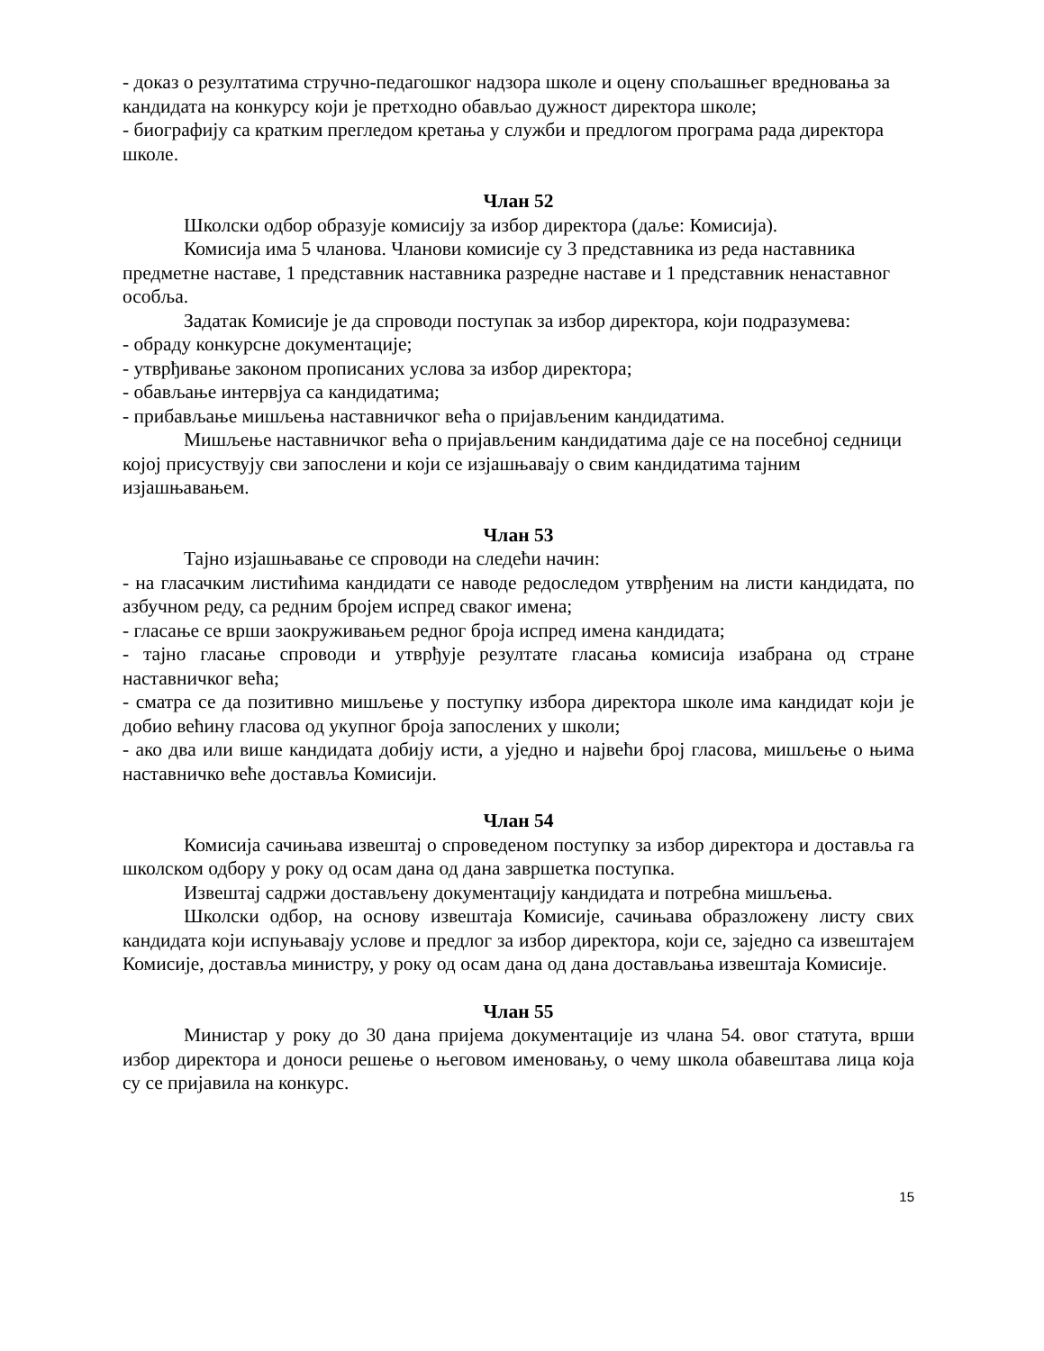- доказ о резултатима стручно-педагошког надзора школе и оцену спољашњег вредновања за кандидата на конкурсу који је претходно обављао дужност директора школе;
- биографију са кратким прегледом кретања у служби и предлогом програма рада директора школе.
Члан 52
Школски одбор образује комисију за избор директора (даље: Комисија).
Комисија има 5 чланова. Чланови комисије су 3 представника из реда наставника предметне наставе, 1 представник наставника разредне наставе и 1 представник ненаставног особља.
Задатак Комисије је да спроводи поступак за избор директора, који подразумева:
- обраду конкурсне документације;
- утврђивање законом прописаних услова за избор директора;
- обављање интервјуа са кандидатима;
- прибављање мишљења наставничког већа о пријављеним кандидатима.
Мишљење наставничког већа о пријављеним кандидатима даје се на посебној седници којој присуствују сви запослени и који се изјашњавају о свим кандидатима тајним изјашњавањем.
Члан 53
Тајно изјашњавање се спроводи на следећи начин:
- на гласачким листићима кандидати се наводе редоследом утврђеним на листи кандидата, по азбучном реду, са редним бројем испред сваког имена;
- гласање се врши заокруживањем редног броја испред имена кандидата;
- тајно гласање спроводи и утврђује резултате гласања комисија изабрана од стране наставничког већа;
- сматра се да позитивно мишљење у поступку избора директора школе има кандидат који је добио већину гласова од укупног броја запослених у школи;
- ако два или више кандидата добију исти, а уједно и највећи број гласова, мишљење о њима наставничко веће доставља Комисији.
Члан 54
Комисија сачињава извештај о спроведеном поступку за избор директора и доставља га школском одбору у року од осам дана од дана завршетка поступка.
Извештај садржи достављену документацију кандидата и потребна мишљења.
Школски одбор, на основу извештаја Комисије, сачињава образложену листу свих кандидата који испуњавају услове и предлог за избор директора, који се, заједно са извештајем Комисије, доставља министру, у року од осам дана од дана достављања извештаја Комисије.
Члан 55
Министар у року до 30 дана пријема документације из члана 54. овог статута, врши избор директора и доноси решење о његовом именовању, о чему школа обавештава лица која су се пријавила на конкурс.
15